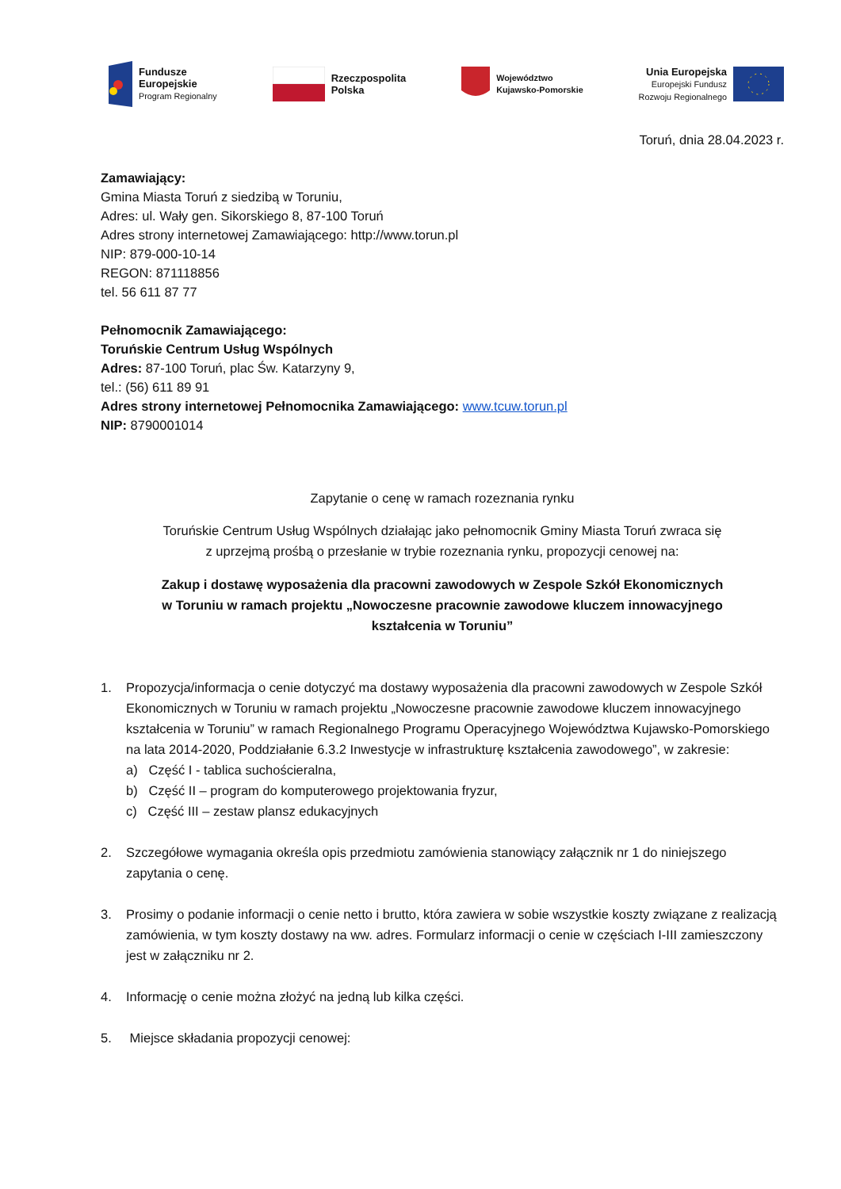Fundusze
Europejskie
Program Regionalny
Rzeczpospolita
Polska
Województwo
Kujawsko-Pomorskie
Unia Europejska
Europejski Fundusz
Rozwoju Regionalnego
Toruń, dnia 28.04.2023 r.
Zamawiający:
Gmina Miasta Toruń z siedzibą w Toruniu,
Adres: ul. Wały gen. Sikorskiego 8, 87-100 Toruń
Adres strony internetowej Zamawiającego: http://www.torun.pl
NIP: 879-000-10-14
REGON: 871118856
tel. 56 611 87 77
Pełnomocnik Zamawiającego:
Toruńskie Centrum Usług Wspólnych
Adres: 87-100 Toruń, plac Św. Katarzyny 9,
tel.: (56) 611 89 91
Adres strony internetowej Pełnomocnika Zamawiającego: www.tcuw.torun.pl
NIP: 8790001014
Zapytanie o cenę w ramach rozeznania rynku
Toruńskie Centrum Usług Wspólnych działając jako pełnomocnik Gminy Miasta Toruń zwraca się
z uprzejmą prośbą o przesłanie w trybie rozeznania rynku, propozycji cenowej na:
Zakup i dostawę wyposażenia dla pracowni zawodowych w Zespole Szkół Ekonomicznych
w Toruniu w ramach projektu „Nowoczesne pracownie zawodowe kluczem innowacyjnego
kształcenia w Toruniu”
1. Propozycja/informacja o cenie dotyczyć ma dostawy wyposażenia dla pracowni zawodowych w Zespole Szkół Ekonomicznych w Toruniu w ramach projektu „Nowoczesne pracownie zawodowe kluczem innowacyjnego kształcenia w Toruniu” w ramach Regionalnego Programu Operacyjnego Województwa Kujawsko-Pomorskiego na lata 2014-2020, Poddziałanie 6.3.2 Inwestycje w infrastrukturę kształcenia zawodowego”, w zakresie:
a) Część I - tablica suchościeralna,
b) Część II – program do komputerowego projektowania fryzur,
c) Część III – zestaw plansz edukacyjnych
2. Szczegółowe wymagania określa opis przedmiotu zamówienia stanowiący załącznik nr 1 do niniejszego zapytania o cenę.
3. Prosimy o podanie informacji o cenie netto i brutto, która zawiera w sobie wszystkie koszty związane z realizacją zamówienia, w tym koszty dostawy na ww. adres. Formularz informacji o cenie w częściach I-III zamieszczony jest w załączniku nr 2.
4. Informację o cenie można złożyć na jedną lub kilka części.
5. Miejsce składania propozycji cenowej: